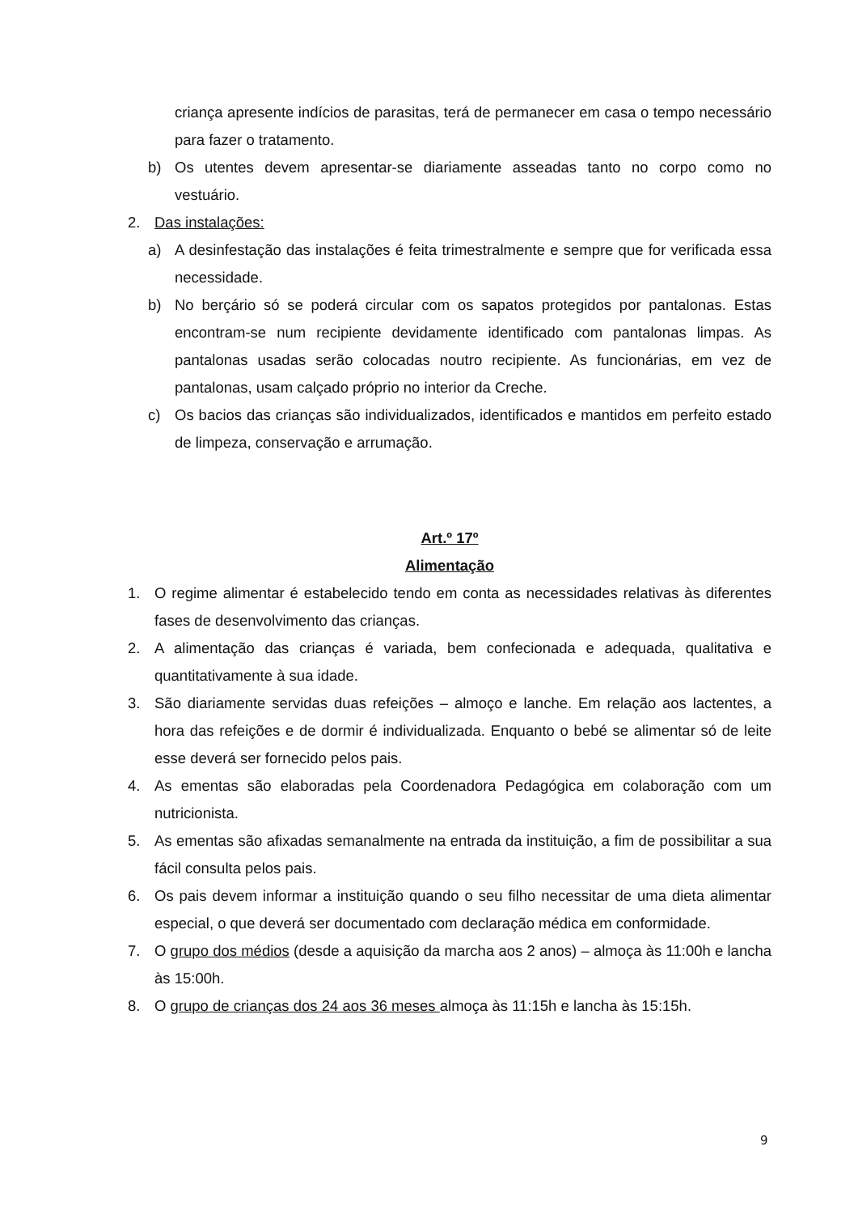criança apresente indícios de parasitas, terá de permanecer em casa o tempo necessário para fazer o tratamento.
b) Os utentes devem apresentar-se diariamente asseadas tanto no corpo como no vestuário.
2. Das instalações:
a) A desinfestação das instalações é feita trimestralmente e sempre que for verificada essa necessidade.
b) No berçário só se poderá circular com os sapatos protegidos por pantalonas. Estas encontram-se num recipiente devidamente identificado com pantalonas limpas. As pantalonas usadas serão colocadas noutro recipiente. As funcionárias, em vez de pantalonas, usam calçado próprio no interior da Creche.
c) Os bacios das crianças são individualizados, identificados e mantidos em perfeito estado de limpeza, conservação e arrumação.
Art.º 17º
Alimentação
1. O regime alimentar é estabelecido tendo em conta as necessidades relativas às diferentes fases de desenvolvimento das crianças.
2. A alimentação das crianças é variada, bem confecionada e adequada, qualitativa e quantitativamente à sua idade.
3. São diariamente servidas duas refeições – almoço e lanche. Em relação aos lactentes, a hora das refeições e de dormir é individualizada. Enquanto o bebé se alimentar só de leite esse deverá ser fornecido pelos pais.
4. As ementas são elaboradas pela Coordenadora Pedagógica em colaboração com um nutricionista.
5. As ementas são afixadas semanalmente na entrada da instituição, a fim de possibilitar a sua fácil consulta pelos pais.
6. Os pais devem informar a instituição quando o seu filho necessitar de uma dieta alimentar especial, o que deverá ser documentado com declaração médica em conformidade.
7. O grupo dos médios (desde a aquisição da marcha aos 2 anos) – almoça às 11:00h e lancha às 15:00h.
8. O grupo de crianças dos 24 aos 36 meses almoça às 11:15h e lancha às 15:15h.
9